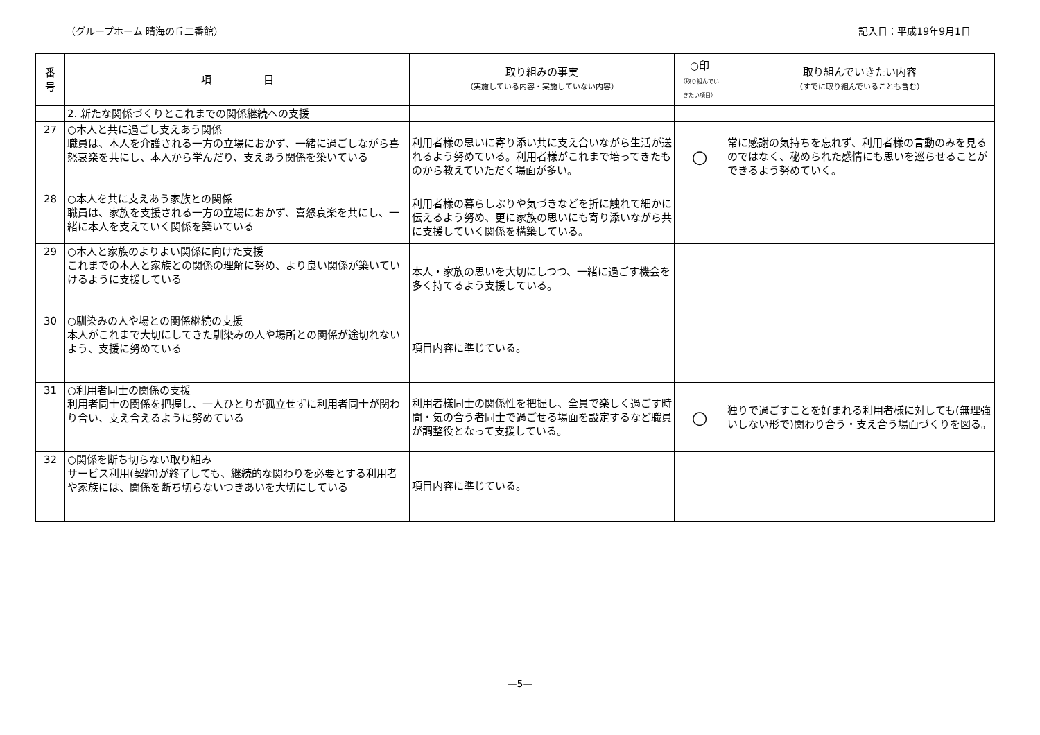（グループホーム 晴海の丘二番館） 記入日：平成19年9月1日
| 番 号 | 項 目 | 取り組みの事実 （実施している内容・実施していない内容） | ○印 （取り組んでい きたい項目） | 取り組んでいきたい内容 （すでに取り組んでいることも含む） |
| --- | --- | --- | --- | --- |
| | 2. 新たな関係づくりとこれまでの関係継続への支援 | | | |
| 27 | ○本人と共に過ごし支えあう関係 職員は、本人を介護される一方の立場におかず、一緒に過ごしながら喜怒哀楽を共にし、本人から学んだり、支えあう関係を築いている | 利用者様の思いに寄り添い共に支え合いながら生活が送れるよう努めている。利用者様がこれまで培ってきたものから教えていただく場面が多い。 | ○ | 常に感謝の気持ちを忘れず、利用者様の言動のみを見るのではなく、秘められた感情にも思いを巡らせることができるよう努めていく。 |
| 28 | ○本人を共に支えあう家族との関係 職員は、家族を支援される一方の立場におかず、喜怒哀楽を共にし、一緒に本人を支えていく関係を築いている | 利用者様の暮らしぶりや気づきなどを折に触れて細かに伝えるよう努め、更に家族の思いにも寄り添いながら共に支援していく関係を構築している。 | | |
| 29 | ○本人と家族のよりよい関係に向けた支援 これまでの本人と家族との関係の理解に努め、より良い関係が築いていけるように支援している | 本人・家族の思いを大切にしつつ、一緒に過ごす機会を多く持てるよう支援している。 | | |
| 30 | ○馴染みの人や場との関係継続の支援 本人がこれまで大切にしてきた馴染みの人や場所との関係が途切れないよう、支援に努めている | 項目内容に準じている。 | | |
| 31 | ○利用者同士の関係の支援 利用者同士の関係を把握し、一人ひとりが孤立せずに利用者同士が関わり合い、支え合えるように努めている | 利用者様同士の関係性を把握し、全員で楽しく過ごす時間・気の合う者同士で過ごせる場面を設定するなど職員が調整役となって支援している。 | ○ | 独りで過ごすことを好まれる利用者様に対しても(無理強いしない形で)関わり合う・支え合う場面づくりを図る。 |
| 32 | ○関係を断ち切らない取り組み サービス利用(契約)が終了しても、継続的な関わりを必要とする利用者や家族には、関係を断ち切らないつきあいを大切にしている | 項目内容に準じている。 | | |
—5—